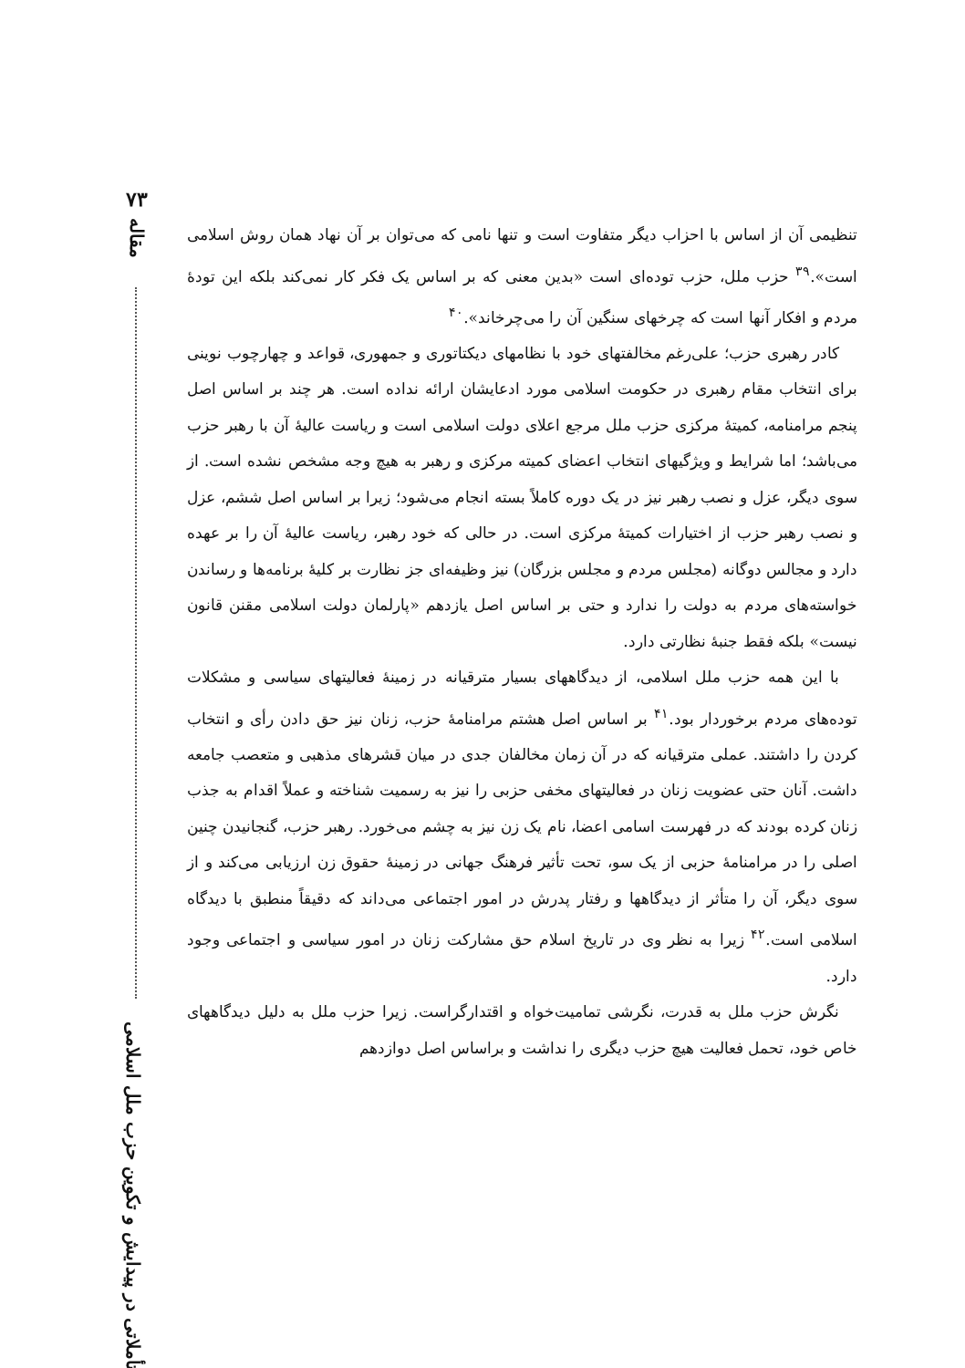۷۳
مقاله
تأملاتی در پیدایش و تکوین حزب ملل اسلامی
تنظیمی آن از اساس با احزاب دیگر متفاوت است و تنها نامی که می‌توان بر آن نهاد همان روش اسلامی است».<sup>۳۹</sup> حزب ملل، حزب توده‌ای است «بدین معنی که بر اساس یک فکر کار نمی‌کند بلکه این تودهٔ مردم و افکار آنها است که چرخهای سنگین آن را می‌چرخاند».<sup>۴۰</sup>
کادر رهبری حزب؛ علی‌رغم مخالفتهای خود با نظامهای دیکتاتوری و جمهوری، قواعد و چهارچوب نوینی برای انتخاب مقام رهبری در حکومت اسلامی مورد ادعایشان ارائه نداده است. هر چند بر اساس اصل پنجم مرامنامه، کمیتهٔ مرکزی حزب ملل مرجع اعلای دولت اسلامی است و ریاست عالیهٔ آن با رهبر حزب می‌باشد؛ اما شرایط و ویژگیهای انتخاب اعضای کمیته مرکزی و رهبر به هیچ وجه مشخص نشده است. از سوی دیگر، عزل و نصب رهبر نیز در یک دوره کاملاً بسته انجام می‌شود؛ زیرا بر اساس اصل ششم، عزل و نصب رهبر حزب از اختیارات کمیتهٔ مرکزی است. در حالی که خود رهبر، ریاست عالیهٔ آن را بر عهده دارد و مجالس دوگانه (مجلس مردم و مجلس بزرگان) نیز وظیفه‌ای جز نظارت بر کلیهٔ برنامه‌ها و رساندن خواسته‌های مردم به دولت را ندارد و حتی بر اساس اصل یازدهم «پارلمان دولت اسلامی مقنن قانون نیست» بلکه فقط جنبهٔ نظارتی دارد.
با این همه حزب ملل اسلامی، از دیدگاههای بسیار مترقیانه در زمینهٔ فعالیتهای سیاسی و مشکلات توده‌های مردم برخوردار بود.<sup>۴۱</sup> بر اساس اصل هشتم مرامنامهٔ حزب، زنان نیز حق دادن رأی و انتخاب کردن را داشتند. عملی مترقیانه که در آن زمان مخالفان جدی در میان قشرهای مذهبی و متعصب جامعه داشت. آنان حتی عضویت زنان در فعالیتهای مخفی حزبی را نیز به رسمیت شناخته و عملاً اقدام به جذب زنان کرده بودند که در فهرست اسامی اعضا، نام یک زن نیز به چشم می‌خورد. رهبر حزب، گنجانیدن چنین اصلی را در مرامنامهٔ حزبی از یک سو، تحت تأثیر فرهنگ جهانی در زمینهٔ حقوق زن ارزیابی می‌کند و از سوی دیگر، آن را متأثر از دیدگاهها و رفتار پدرش در امور اجتماعی می‌داند که دقیقاً منطبق با دیدگاه اسلامی است.<sup>۴۲</sup> زیرا به نظر وی در تاریخ اسلام حق مشارکت زنان در امور سیاسی و اجتماعی وجود دارد.
نگرش حزب ملل به قدرت، نگرشی تمامیت‌خواه و اقتدارگراست. زیرا حزب ملل به دلیل دیدگاههای خاص خود، تحمل فعالیت هیچ حزب دیگری را نداشت و براساس اصل دوازدهم